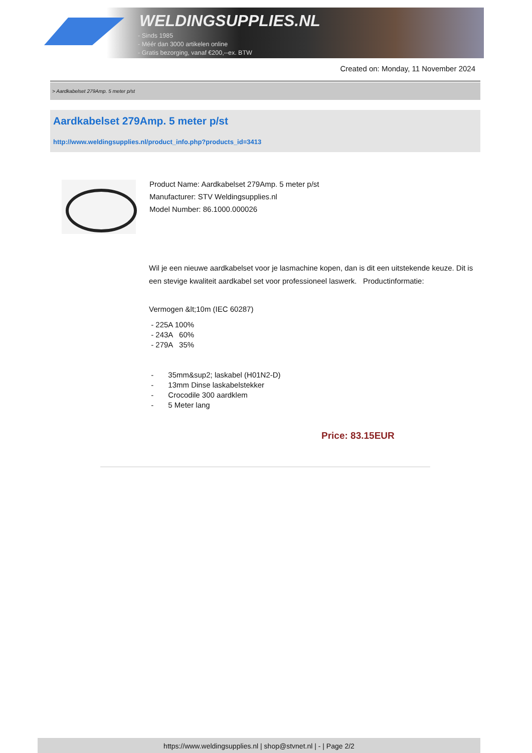WELDINGSUPPLIES.NL
- Sinds 1985
- Méér dan 3000 artikelen online
- Gratis bezorging, vanaf €200,--ex. BTW
Created on: Monday, 11 November 2024
> Aardkabelset 279Amp. 5 meter p/st
Aardkabelset 279Amp. 5 meter p/st
http://www.weldingsupplies.nl/product_info.php?products_id=3413
Product Name: Aardkabelset 279Amp. 5 meter p/st
Manufacturer: STV Weldingsupplies.nl
Model Number: 86.1000.000026
Wil je een nieuwe aardkabelset voor je lasmachine kopen, dan is dit een uitstekende keuze. Dit is een stevige kwaliteit aardkabel set voor professioneel laswerk. Productinformatie:
Vermogen &lt;10m (IEC 60287)
- 225A 100%
- 243A 60%
- 279A 35%
- 35mm&sup2; laskabel (H01N2-D)
- 13mm Dinse laskabelstekker
- Crocodile 300 aardklem
- 5 Meter lang
Price: 83.15EUR
https://www.weldingsupplies.nl | shop@stvnet.nl | - | Page 2/2